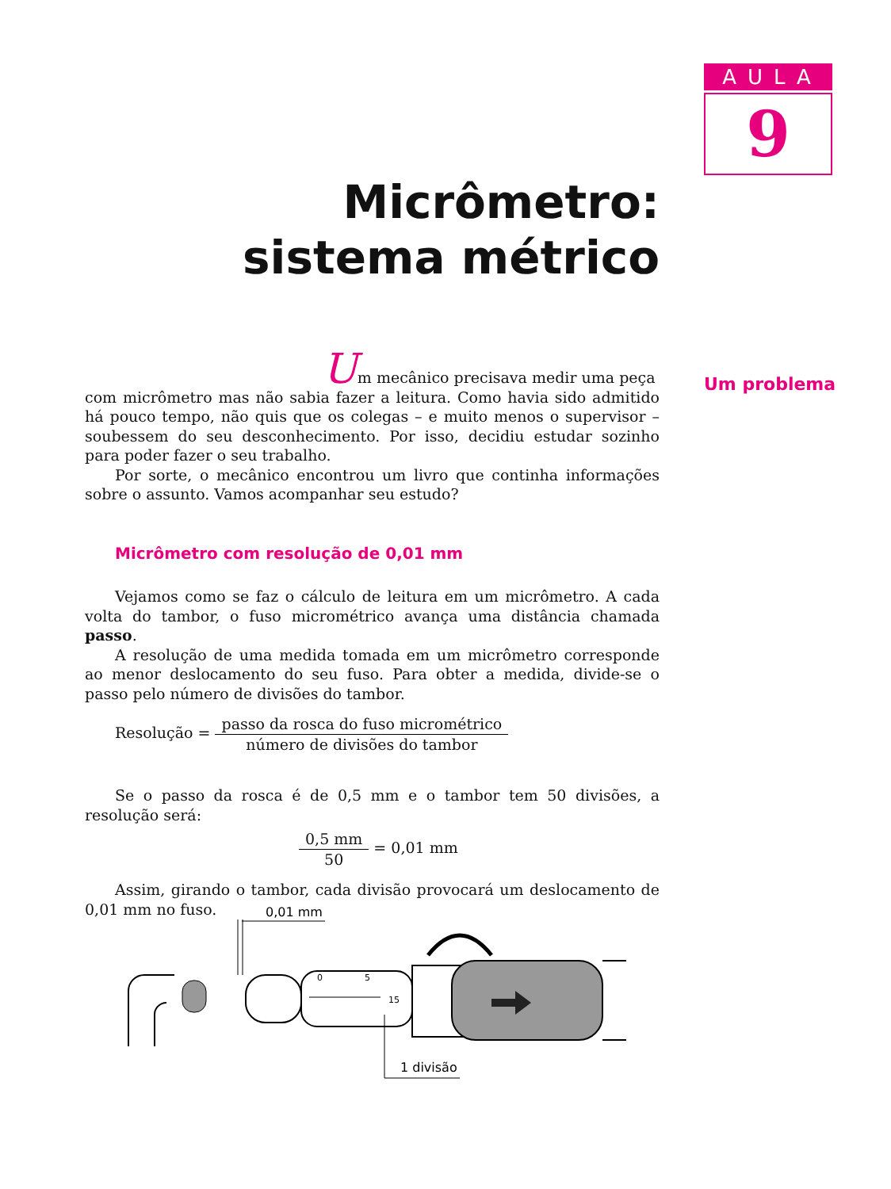AULA
9
Micrômetro: sistema métrico
Um problema
Um mecânico precisava medir uma peça
com micrômetro mas não sabia fazer a leitura. Como havia sido admitido há pouco tempo, não quis que os colegas – e muito menos o supervisor – soubessem do seu desconhecimento. Por isso, decidiu estudar sozinho para poder fazer o seu trabalho.
Por sorte, o mecânico encontrou um livro que continha informações sobre o assunto. Vamos acompanhar seu estudo?
Micrômetro com resolução de 0,01 mm
Vejamos como se faz o cálculo de leitura em um micrômetro. A cada volta do tambor, o fuso micrométrico avança uma distância chamada passo.
A resolução de uma medida tomada em um micrômetro corresponde ao menor deslocamento do seu fuso. Para obter a medida, divide-se o passo pelo número de divisões do tambor.
Resolução = passo da rosca do fuso micrométrico número de divisões do tambor
Se o passo da rosca é de 0,5 mm e o tambor tem 50 divisões, a resolução será:
0,5 mm 50 = 0,01 mm
Assim, girando o tambor, cada divisão provocará um deslocamento de 0,01 mm no fuso.
0,01 mm
0
5
15
1 divisão